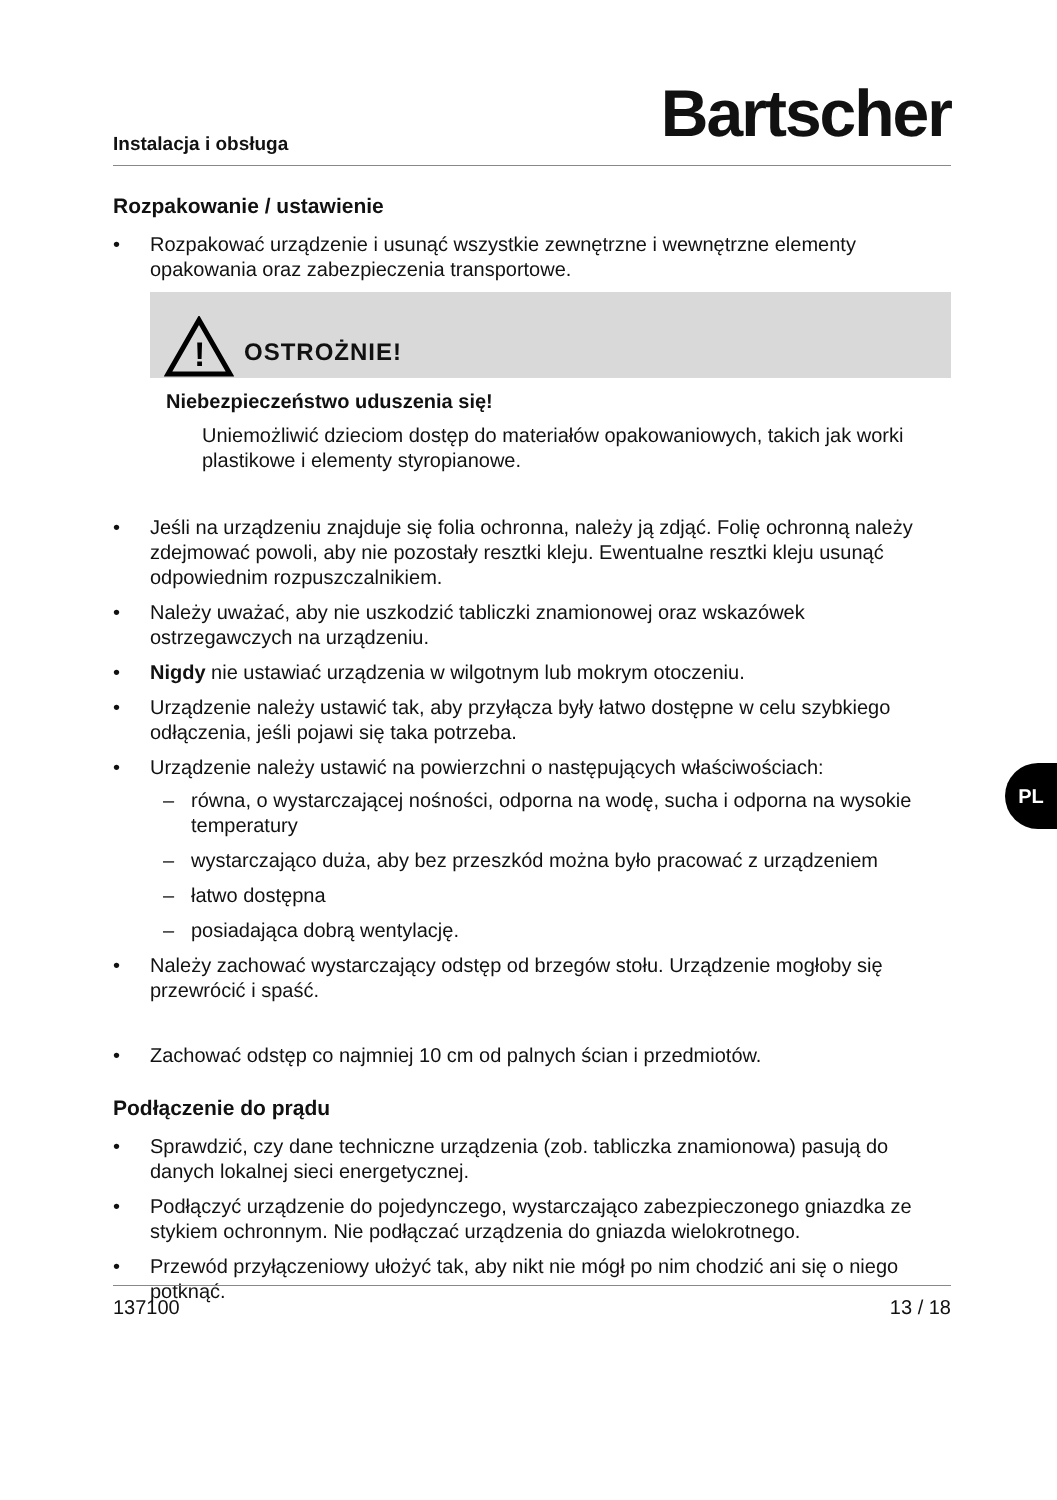Instalacja i obsługa
Bartscher
Rozpakowanie / ustawienie
• Rozpakować urządzenie i usunąć wszystkie zewnętrzne i wewnętrzne elementy opakowania oraz zabezpieczenia transportowe.
!
OSTROŻNIE!
Niebezpieczeństwo uduszenia się!
Uniemożliwić dzieciom dostęp do materiałów opakowaniowych, takich jak worki plastikowe i elementy styropianowe.
• Jeśli na urządzeniu znajduje się folia ochronna, należy ją zdjąć. Folię ochronną należy zdejmować powoli, aby nie pozostały resztki kleju. Ewentualne resztki kleju usunąć odpowiednim rozpuszczalnikiem.
• Należy uważać, aby nie uszkodzić tabliczki znamionowej oraz wskazówek ostrzegawczych na urządzeniu.
• Nigdy nie ustawiać urządzenia w wilgotnym lub mokrym otoczeniu.
• Urządzenie należy ustawić tak, aby przyłącza były łatwo dostępne w celu szybkiego odłączenia, jeśli pojawi się taka potrzeba.
• Urządzenie należy ustawić na powierzchni o następujących właściwościach:
– równa, o wystarczającej nośności, odporna na wodę, sucha i odporna na wysokie temperatury
– wystarczająco duża, aby bez przeszkód można było pracować z urządzeniem
– łatwo dostępna
– posiadająca dobrą wentylację.
• Należy zachować wystarczający odstęp od brzegów stołu. Urządzenie mogłoby się przewrócić i spaść.
• Zachować odstęp co najmniej 10 cm od palnych ścian i przedmiotów.
Podłączenie do prądu
• Sprawdzić, czy dane techniczne urządzenia (zob. tabliczka znamionowa) pasują do danych lokalnej sieci energetycznej.
• Podłączyć urządzenie do pojedynczego, wystarczająco zabezpieczonego gniazdka ze stykiem ochronnym. Nie podłączać urządzenia do gniazda wielokrotnego.
• Przewód przyłączeniowy ułożyć tak, aby nikt nie mógł po nim chodzić ani się o niego potknąć.
137100 13 / 18
PL